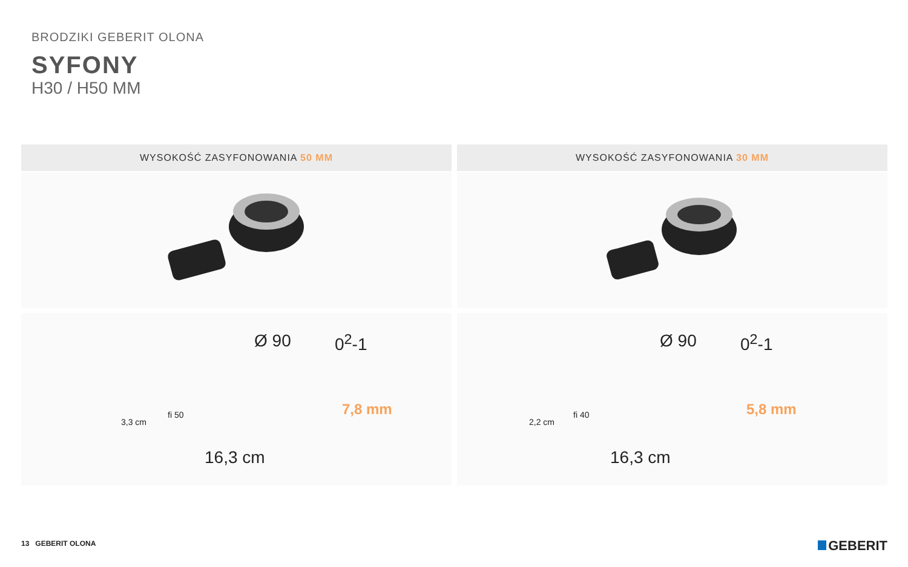BRODZIKI GEBERIT OLONA
SYFONY
H30 / H50 MM
WYSOKOŚĆ ZASYFONOWANIA 50 MM
Ø 90 0<sup>2</sup>-1
fi 50
3,3 cm
7,8 mm
16,3 cm
WYSOKOŚĆ ZASYFONOWANIA 30 MM
Ø 90 0<sup>2</sup>-1
fi 40
2,2 cm
5,8 mm
16,3 cm
13 GEBERIT OLONA GEBERIT